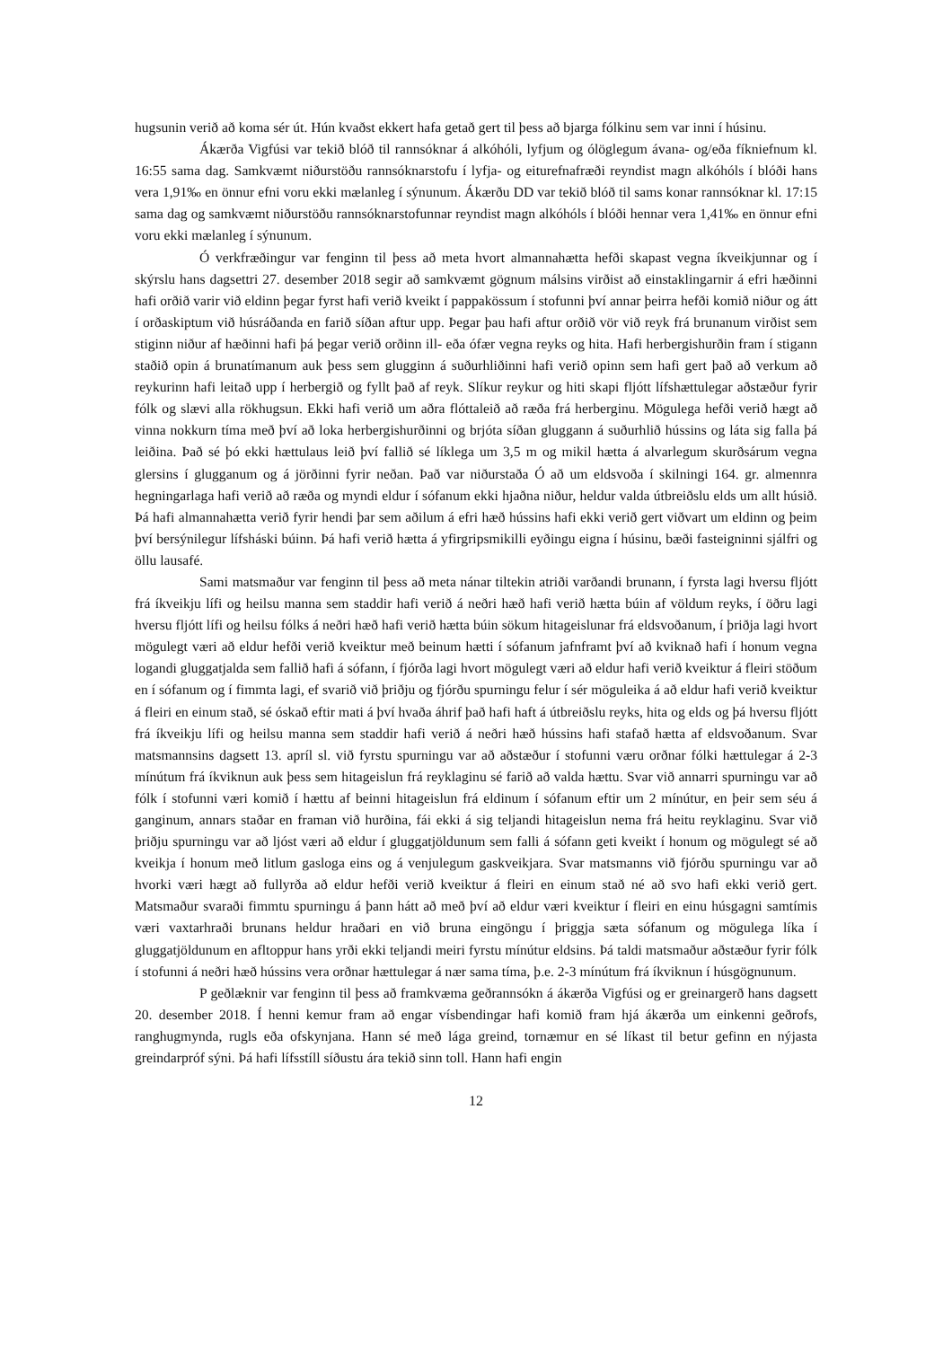hugsunin verið að koma sér út. Hún kvaðst ekkert hafa getað gert til þess að bjarga fólkinu sem var inni í húsinu.
Ákærða Vigfúsi var tekið blóð til rannsóknar á alkóhóli, lyfjum og ólöglegum ávana- og/eða fíkniefnum kl. 16:55 sama dag. Samkvæmt niðurstöðu rannsóknarstofu í lyfja- og eiturefnafræði reyndist magn alkóhóls í blóði hans vera 1,91‰ en önnur efni voru ekki mælanleg í sýnunum. Ákærðu DD var tekið blóð til sams konar rannsóknar kl. 17:15 sama dag og samkvæmt niðurstöðu rannsóknarstofunnar reyndist magn alkóhóls í blóði hennar vera 1,41‰ en önnur efni voru ekki mælanleg í sýnunum.
Ó verkfræðingur var fenginn til þess að meta hvort almannahætta hefði skapast vegna íkveikjunnar og í skýrslu hans dagsettri 27. desember 2018 segir að samkvæmt gögnum málsins virðist að einstaklingarnir á efri hæðinni hafi orðið varir við eldinn þegar fyrst hafi verið kveikt í pappakössum í stofunni því annar þeirra hefði komið niður og átt í orðaskiptum við húsráðanda en farið síðan aftur upp. Þegar þau hafi aftur orðið vör við reyk frá brunanum virðist sem stiginn niður af hæðinni hafi þá þegar verið orðinn ill- eða ófær vegna reyks og hita. Hafi herbergishurðin fram í stigann staðið opin á brunatímanum auk þess sem glugginn á suðurhliðinni hafi verið opinn sem hafi gert það að verkum að reykurinn hafi leitað upp í herbergið og fyllt það af reyk. Slíkur reykur og hiti skapi fljótt lífshættulegar aðstæður fyrir fólk og slævi alla rökhugsun. Ekki hafi verið um aðra flóttaleið að ræða frá herberginu. Mögulega hefði verið hægt að vinna nokkurn tíma með því að loka herbergishurðinni og brjóta síðan gluggann á suðurhlið hússins og láta sig falla þá leiðina. Það sé þó ekki hættulaus leið því fallið sé líklega um 3,5 m og mikil hætta á alvarlegum skurðsárum vegna glersins í glugganum og á jörðinni fyrir neðan. Það var niðurstaða Ó að um eldsvoða í skilningi 164. gr. almennra hegningarlaga hafi verið að ræða og myndi eldur í sófanum ekki hjaðna niður, heldur valda útbreiðslu elds um allt húsið. Þá hafi almannahætta verið fyrir hendi þar sem aðilum á efri hæð hússins hafi ekki verið gert viðvart um eldinn og þeim því bersýnilegur lífsháski búinn. Þá hafi verið hætta á yfirgripsmikilli eyðingu eigna í húsinu, bæði fasteigninni sjálfri og öllu lausafé.
Sami matsmaður var fenginn til þess að meta nánar tiltekin atriði varðandi brunann, í fyrsta lagi hversu fljótt frá íkveikju lífi og heilsu manna sem staddir hafi verið á neðri hæð hafi verið hætta búin af völdum reyks, í öðru lagi hversu fljótt lífi og heilsu fólks á neðri hæð hafi verið hætta búin sökum hitageislunar frá eldsvoðanum, í þriðja lagi hvort mögulegt væri að eldur hefði verið kveiktur með beinum hætti í sófanum jafnframt því að kviknað hafi í honum vegna logandi gluggatjalda sem fallið hafi á sófann, í fjórða lagi hvort mögulegt væri að eldur hafi verið kveiktur á fleiri stöðum en í sófanum og í fimmta lagi, ef svarið við þriðju og fjórðu spurningu felur í sér möguleika á að eldur hafi verið kveiktur á fleiri en einum stað, sé óskað eftir mati á því hvaða áhrif það hafi haft á útbreiðslu reyks, hita og elds og þá hversu fljótt frá íkveikju lífi og heilsu manna sem staddir hafi verið á neðri hæð hússins hafi stafað hætta af eldsvoðanum. Svar matsmannsins dagsett 13. apríl sl. við fyrstu spurningu var að aðstæður í stofunni væru orðnar fólki hættulegar á 2-3 mínútum frá íkviknun auk þess sem hitageislun frá reyklaginu sé farið að valda hættu. Svar við annarri spurningu var að fólk í stofunni væri komið í hættu af beinni hitageislun frá eldinum í sófanum eftir um 2 mínútur, en þeir sem séu á ganginum, annars staðar en framan við hurðina, fái ekki á sig teljandi hitageislun nema frá heitu reyklaginu. Svar við þriðju spurningu var að ljóst væri að eldur í gluggatjöldunum sem falli á sófann geti kveikt í honum og mögulegt sé að kveikja í honum með litlum gasloga eins og á venjulegum gaskveikjara. Svar matsmanns við fjórðu spurningu var að hvorki væri hægt að fullyrða að eldur hefði verið kveiktur á fleiri en einum stað né að svo hafi ekki verið gert. Matsmaður svaraði fimmtu spurningu á þann hátt að með því að eldur væri kveiktur í fleiri en einu húsgagni samtímis væri vaxtarhraði brunans heldur hraðari en við bruna eingöngu í þriggja sæta sófanum og mögulega líka í gluggatjöldunum en afltoppur hans yrði ekki teljandi meiri fyrstu mínútur eldsins. Þá taldi matsmaður aðstæður fyrir fólk í stofunni á neðri hæð hússins vera orðnar hættulegar á nær sama tíma, þ.e. 2-3 mínútum frá íkviknun í húsgögnunum.
P geðlæknir var fenginn til þess að framkvæma geðrannsókn á ákærða Vigfúsi og er greinargerð hans dagsett 20. desember 2018. Í henni kemur fram að engar vísbendingar hafi komið fram hjá ákærða um einkenni geðrofs, ranghugmynda, rugls eða ofskynjana. Hann sé með lága greind, tornæmur en sé líkast til betur gefinn en nýjasta greindarpróf sýni. Þá hafi lífsstíll síðustu ára tekið sinn toll. Hann hafi engin
12